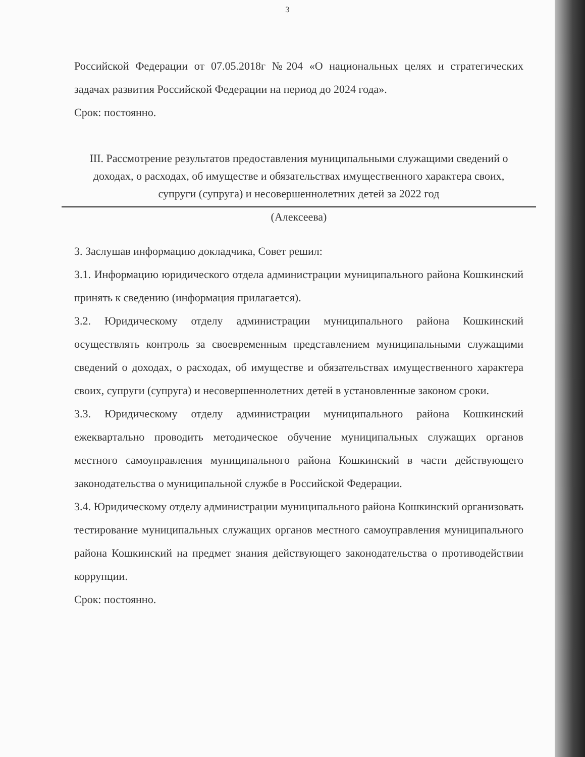3
Российской Федерации от 07.05.2018г №204 «О национальных целях и стратегических задачах развития Российской Федерации на период до 2024 года».
Срок: постоянно.
III. Рассмотрение результатов предоставления муниципальными служащими сведений о доходах, о расходах, об имуществе и обязательствах имущественного характера своих, супруги (супруга) и несовершеннолетних детей за 2022 год
(Алексеева)
3. Заслушав информацию докладчика, Совет решил:
3.1. Информацию юридического отдела администрации муниципального района Кошкинский принять к сведению (информация прилагается).
3.2. Юридическому отделу администрации муниципального района Кошкинский осуществлять контроль за своевременным представлением муниципальными служащими сведений о доходах, о расходах, об имуществе и обязательствах имущественного характера своих, супруги (супруга) и несовершеннолетних детей в установленные законом сроки.
3.3. Юридическому отделу администрации муниципального района Кошкинский ежеквартально проводить методическое обучение муниципальных служащих органов местного самоуправления муниципального района Кошкинский в части действующего законодательства о муниципальной службе в Российской Федерации.
3.4. Юридическому отделу администрации муниципального района Кошкинский организовать тестирование муниципальных служащих органов местного самоуправления муниципального района Кошкинский на предмет знания действующего законодательства о противодействии коррупции.
Срок: постоянно.